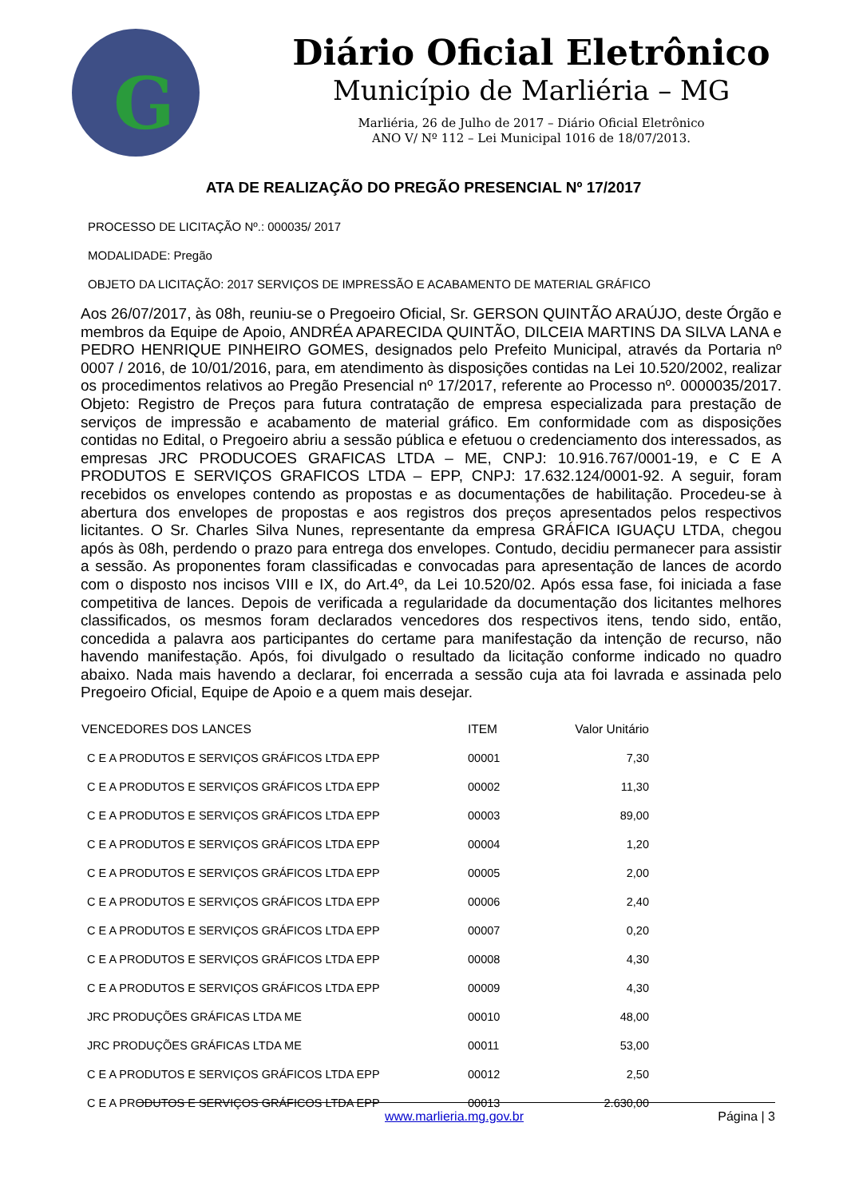G
Diário Oficial Eletrônico
Município de Marliéria – MG
Marliéria, 26 de Julho de 2017 – Diário Oficial Eletrônico
ANO V/ Nº 112 – Lei Municipal 1016 de 18/07/2013.
ATA DE REALIZAÇÃO DO PREGÃO PRESENCIAL Nº 17/2017
PROCESSO DE LICITAÇÃO Nº.: 000035/ 2017
MODALIDADE: Pregão
OBJETO DA LICITAÇÃO: 2017 SERVIÇOS DE IMPRESSÃO E ACABAMENTO DE MATERIAL GRÁFICO
Aos 26/07/2017, às 08h, reuniu-se o Pregoeiro Oficial, Sr. GERSON QUINTÃO ARAÚJO, deste Órgão e membros da Equipe de Apoio, ANDRÉA APARECIDA QUINTÃO, DILCEIA MARTINS DA SILVA LANA e PEDRO HENRIQUE PINHEIRO GOMES, designados pelo Prefeito Municipal, através da Portaria nº 0007 / 2016, de 10/01/2016, para, em atendimento às disposições contidas na Lei 10.520/2002, realizar os procedimentos relativos ao Pregão Presencial nº 17/2017, referente ao Processo nº. 0000035/2017. Objeto: Registro de Preços para futura contratação de empresa especializada para prestação de serviços de impressão e acabamento de material gráfico. Em conformidade com as disposições contidas no Edital, o Pregoeiro abriu a sessão pública e efetuou o credenciamento dos interessados, as empresas JRC PRODUCOES GRAFICAS LTDA – ME, CNPJ: 10.916.767/0001-19, e C E A PRODUTOS E SERVIÇOS GRAFICOS LTDA – EPP, CNPJ: 17.632.124/0001-92. A seguir, foram recebidos os envelopes contendo as propostas e as documentações de habilitação. Procedeu-se à abertura dos envelopes de propostas e aos registros dos preços apresentados pelos respectivos licitantes. O Sr. Charles Silva Nunes, representante da empresa GRÁFICA IGUAÇU LTDA, chegou após às 08h, perdendo o prazo para entrega dos envelopes. Contudo, decidiu permanecer para assistir a sessão. As proponentes foram classificadas e convocadas para apresentação de lances de acordo com o disposto nos incisos VIII e IX, do Art.4º, da Lei 10.520/02. Após essa fase, foi iniciada a fase competitiva de lances. Depois de verificada a regularidade da documentação dos licitantes melhores classificados, os mesmos foram declarados vencedores dos respectivos itens, tendo sido, então, concedida a palavra aos participantes do certame para manifestação da intenção de recurso, não havendo manifestação. Após, foi divulgado o resultado da licitação conforme indicado no quadro abaixo. Nada mais havendo a declarar, foi encerrada a sessão cuja ata foi lavrada e assinada pelo Pregoeiro Oficial, Equipe de Apoio e a quem mais desejar.
| VENCEDORES DOS LANCES | ITEM | Valor Unitário |
| --- | --- | --- |
| C E A PRODUTOS E SERVIÇOS GRÁFICOS LTDA EPP | 00001 | 7,30 |
| C E A PRODUTOS E SERVIÇOS GRÁFICOS LTDA EPP | 00002 | 11,30 |
| C E A PRODUTOS E SERVIÇOS GRÁFICOS LTDA EPP | 00003 | 89,00 |
| C E A PRODUTOS E SERVIÇOS GRÁFICOS LTDA EPP | 00004 | 1,20 |
| C E A PRODUTOS E SERVIÇOS GRÁFICOS LTDA EPP | 00005 | 2,00 |
| C E A PRODUTOS E SERVIÇOS GRÁFICOS LTDA EPP | 00006 | 2,40 |
| C E A PRODUTOS E SERVIÇOS GRÁFICOS LTDA EPP | 00007 | 0,20 |
| C E A PRODUTOS E SERVIÇOS GRÁFICOS LTDA EPP | 00008 | 4,30 |
| C E A PRODUTOS E SERVIÇOS GRÁFICOS LTDA EPP | 00009 | 4,30 |
| JRC PRODUÇÕES GRÁFICAS LTDA ME | 00010 | 48,00 |
| JRC PRODUÇÕES GRÁFICAS LTDA ME | 00011 | 53,00 |
| C E A PRODUTOS E SERVIÇOS GRÁFICOS LTDA EPP | 00012 | 2,50 |
| C E A PRODUTOS E SERVIÇOS GRÁFICOS LTDA EPP | 00013 | 2.630,00 |
www.marlieria.mg.gov.br Página | 3